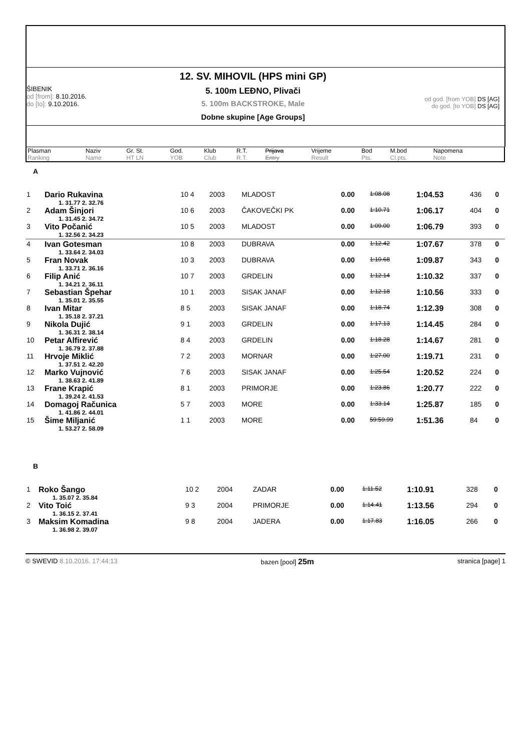ŠIBENIK
od [from]: 8.10.2016.
do [to]: 9.10.2016.
12. SV. MIHOVIL (HPS mini GP)
5. 100m LEĐNO, Plivači
5. 100m BACKSTROKE, Male
Dobne skupine [Age Groups]
od god. [from YOB] DS [AG]
do god. [to YOB] DS [AG]
| Plasman Ranking | Naziv Name | Gr. St. HT LN | God. YOB | Klub Club | R.T. R.T. | Prijava Entry | Vrijeme Result | Bod Pts. | M.bod Cl.pts. | Napomena Note |
| --- | --- | --- | --- | --- | --- | --- | --- | --- | --- | --- |
A
| 1 | Dario Rukavina 1. 31.77 2. 32.76 | 10 4 | 2003 | MLADOST | 0.00 | 1:08.08 | 1:04.53 | 436 | 0 |
| 2 | Adam Šinjori 1. 31.45 2. 34.72 | 10 6 | 2003 | ČAKOVEČKI PK | 0.00 | 1:10.71 | 1:06.17 | 404 | 0 |
| 3 | Vito Počanić 1. 32.56 2. 34.23 | 10 5 | 2003 | MLADOST | 0.00 | 1:09.00 | 1:06.79 | 393 | 0 |
| 4 | Ivan Gotesman 1. 33.64 2. 34.03 | 10 8 | 2003 | DUBRAVA | 0.00 | 1:12.42 | 1:07.67 | 378 | 0 |
| 5 | Fran Novak 1. 33.71 2. 36.16 | 10 3 | 2003 | DUBRAVA | 0.00 | 1:10.68 | 1:09.87 | 343 | 0 |
| 6 | Filip Anić 1. 34.21 2. 36.11 | 10 7 | 2003 | GRDELIN | 0.00 | 1:12.14 | 1:10.32 | 337 | 0 |
| 7 | Sebastian Špehar 1. 35.01 2. 35.55 | 10 1 | 2003 | SISAK JANAF | 0.00 | 1:12.18 | 1:10.56 | 333 | 0 |
| 8 | Ivan Mitar 1. 35.18 2. 37.21 | 8 5 | 2003 | SISAK JANAF | 0.00 | 1:18.74 | 1:12.39 | 308 | 0 |
| 9 | Nikola Dujić 1. 36.31 2. 38.14 | 9 1 | 2003 | GRDELIN | 0.00 | 1:17.13 | 1:14.45 | 284 | 0 |
| 10 | Petar Alfirević 1. 36.79 2. 37.88 | 8 4 | 2003 | GRDELIN | 0.00 | 1:18.28 | 1:14.67 | 281 | 0 |
| 11 | Hrvoje Miklić 1. 37.51 2. 42.20 | 7 2 | 2003 | MORNAR | 0.00 | 1:27.00 | 1:19.71 | 231 | 0 |
| 12 | Marko Vujnović 1. 38.63 2. 41.89 | 7 6 | 2003 | SISAK JANAF | 0.00 | 1:25.54 | 1:20.52 | 224 | 0 |
| 13 | Frane Krapić 1. 39.24 2. 41.53 | 8 1 | 2003 | PRIMORJE | 0.00 | 1:23.86 | 1:20.77 | 222 | 0 |
| 14 | Domagoj Računica 1. 41.86 2. 44.01 | 5 7 | 2003 | MORE | 0.00 | 1:33.14 | 1:25.87 | 185 | 0 |
| 15 | Šime Miljanić 1. 53.27 2. 58.09 | 1 1 | 2003 | MORE | 0.00 | 59:59.99 | 1:51.36 | 84 | 0 |
B
| 1 | Roko Šango 1. 35.07 2. 35.84 | 10 2 | 2004 | ZADAR | 0.00 | 1:11.52 | 1:10.91 | 328 | 0 |
| 2 | Vito Toić 1. 36.15 2. 37.41 | 9 3 | 2004 | PRIMORJE | 0.00 | 1:14.41 | 1:13.56 | 294 | 0 |
| 3 | Maksim Komadina 1. 36.98 2. 39.07 | 9 8 | 2004 | JADERA | 0.00 | 1:17.83 | 1:16.05 | 266 | 0 |
© SWEVID 8.10.2016. 17:44:13 bazen [pool] 25m stranica [page] 1